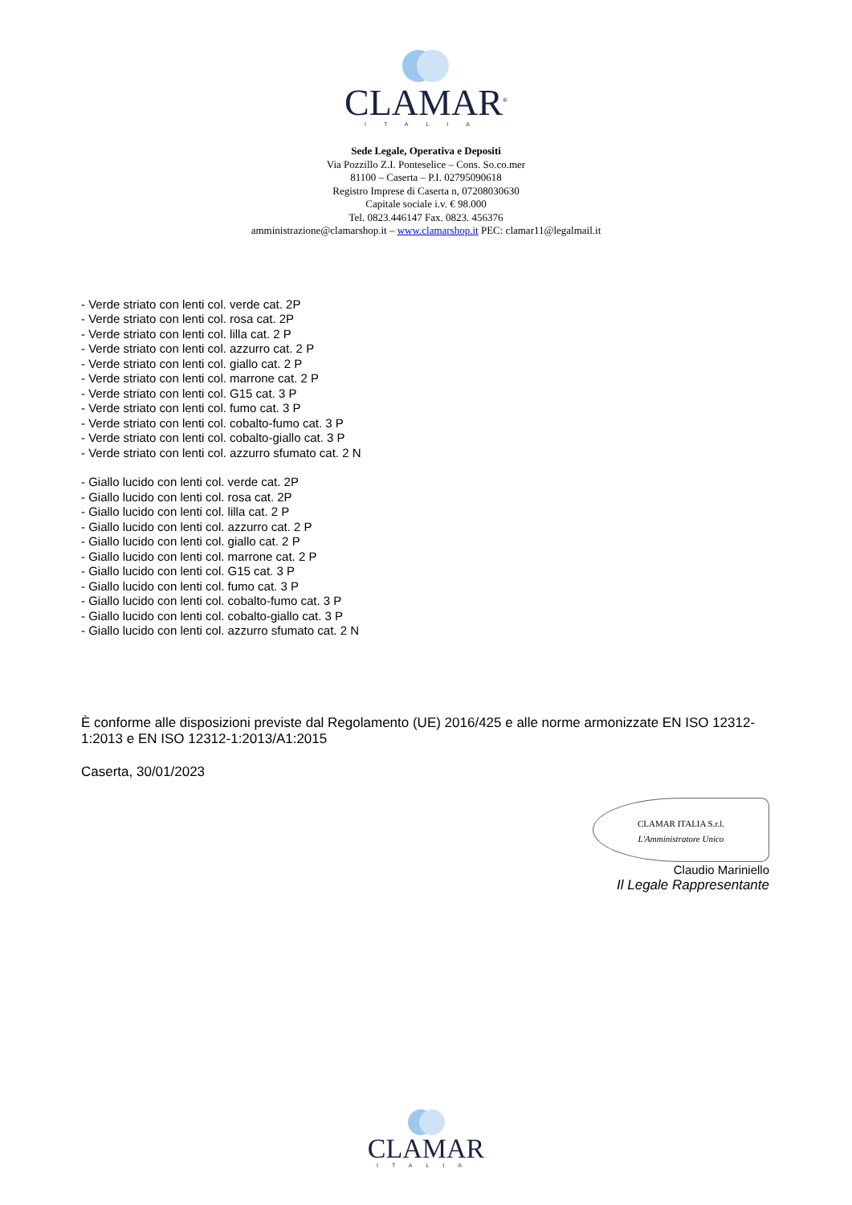CLAMAR<sup>®</sup>
ITALIA
Sede Legale, Operativa e Depositi
Via Pozzillo Z.I. Ponteselice – Cons. So.co.mer
81100 – Caserta – P.I. 02795090618
Registro Imprese di Caserta n, 07208030630
Capitale sociale i.v. € 98.000
Tel. 0823.446147 Fax. 0823. 456376
amministrazione@clamarshop.it – www.clamarshop.it PEC: clamar11@legalmail.it
- Verde striato con lenti col. verde cat. 2P
- Verde striato con lenti col. rosa cat. 2P
- Verde striato con lenti col. lilla cat. 2 P
- Verde striato con lenti col. azzurro cat. 2 P
- Verde striato con lenti col. giallo cat. 2 P
- Verde striato con lenti col. marrone cat. 2 P
- Verde striato con lenti col. G15 cat. 3 P
- Verde striato con lenti col. fumo cat. 3 P
- Verde striato con lenti col. cobalto-fumo cat. 3 P
- Verde striato con lenti col. cobalto-giallo cat. 3 P
- Verde striato con lenti col. azzurro sfumato cat. 2 N
- Giallo lucido con lenti col. verde cat. 2P
- Giallo lucido con lenti col. rosa cat. 2P
- Giallo lucido con lenti col. lilla cat. 2 P
- Giallo lucido con lenti col. azzurro cat. 2 P
- Giallo lucido con lenti col. giallo cat. 2 P
- Giallo lucido con lenti col. marrone cat. 2 P
- Giallo lucido con lenti col. G15 cat. 3 P
- Giallo lucido con lenti col. fumo cat. 3 P
- Giallo lucido con lenti col. cobalto-fumo cat. 3 P
- Giallo lucido con lenti col. cobalto-giallo cat. 3 P
- Giallo lucido con lenti col. azzurro sfumato cat. 2 N
È conforme alle disposizioni previste dal Regolamento (UE) 2016/425 e alle norme armonizzate EN ISO 12312-1:2013 e EN ISO 12312-1:2013/A1:2015
Caserta, 30/01/2023
CLAMAR ITALIA S.r.l.
L'Amministratore Unico
Claudio Mariniello
Il Legale Rappresentante
CLAMAR
ITALIA